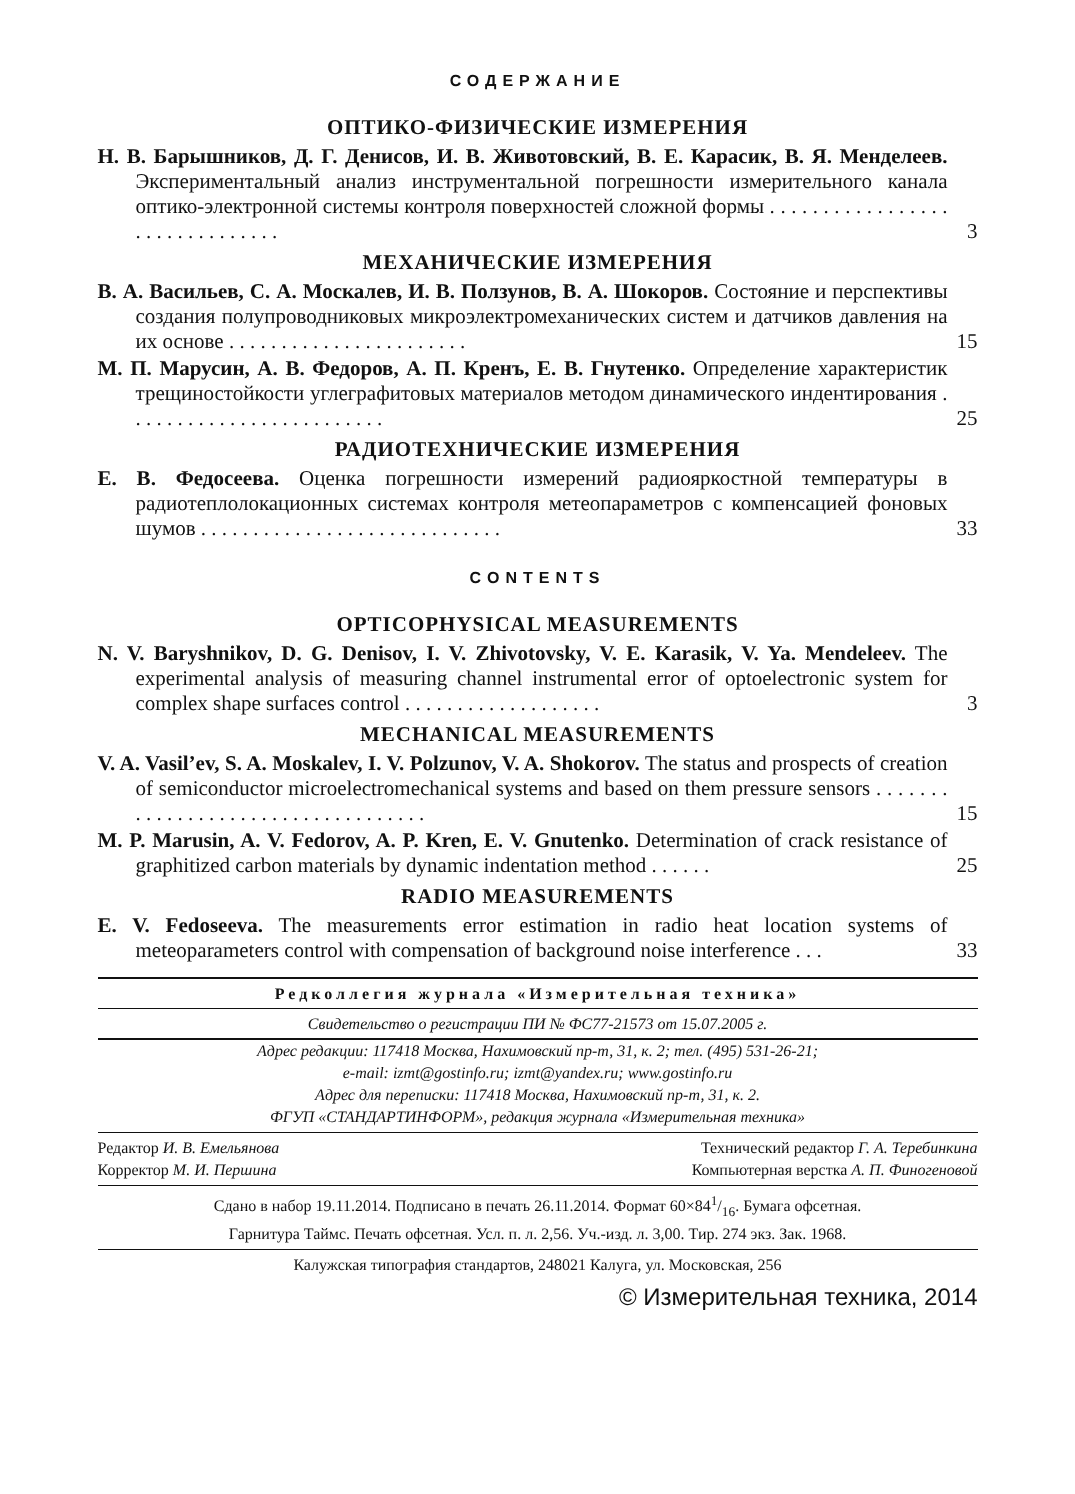СОДЕРЖАНИЕ
ОПТИКО-ФИЗИЧЕСКИЕ ИЗМЕРЕНИЯ
Н. В. Барышников, Д. Г. Денисов, И. В. Животовский, В. Е. Карасик, В. Я. Менделеев. Экспериментальный анализ инструментальной погрешности измерительного канала оптико-электронной системы контроля поверхностей сложной формы . . . . . . . . . . . . . . . . . . . . . . . . . . . . . . .
3
МЕХАНИЧЕСКИЕ ИЗМЕРЕНИЯ
В. А. Васильев, С. А. Москалев, И. В. Ползунов, В. А. Шокоров. Состояние и перспективы создания полупроводниковых микроэлектромеханических систем и датчиков давления на их основе . . . . . . . . . . . . . . . . . . . . . . .
15
М. П. Марусин, А. В. Федоров, А. П. Кренъ, Е. В. Гнутенко. Определение характеристик трещиностойкости углеграфитовых материалов методом динамического индентирования . . . . . . . . . . . . . . . . . . . . . . . . .
25
РАДИОТЕХНИЧЕСКИЕ ИЗМЕРЕНИЯ
Е. В. Федосеева. Оценка погрешности измерений радиояркостной температуры в радиотеплолокационных системах контроля метеопараметров с компенсацией фоновых шумов . . . . . . . . . . . . . . . . . . . . . . . . . . . . .
33
CONTENTS
OPTICOPHYSICAL MEASUREMENTS
N. V. Baryshnikov, D. G. Denisov, I. V. Zhivotovsky, V. E. Karasik, V. Ya. Mendeleev. The experimental analysis of measuring channel instrumental error of optoelectronic system for complex shape surfaces control . . . . . . . . . . . . . . . . . . .
3
MECHANICAL MEASUREMENTS
V. A. Vasil’ev, S. A. Moskalev, I. V. Polzunov, V. A. Shokorov. The status and prospects of creation of semiconductor microelectromechanical systems and based on them pressure sensors . . . . . . . . . . . . . . . . . . . . . . . . . . . . . . . . . . .
15
M. P. Marusin, A. V. Fedorov, A. P. Kren, E. V. Gnutenko. Determination of crack resistance of graphitized carbon materials by dynamic indentation method . . . . . .
25
RADIO MEASUREMENTS
E. V. Fedoseeva. The measurements error estimation in radio heat location systems of meteoparameters control with compensation of background noise interference . . .
33
Редколлегия журнала «Измерительная техника»
Свидетельство о регистрации ПИ № ФС77-21573 от 15.07.2005 г.
Адрес редакции: 117418 Москва, Нахимовский пр-т, 31, к. 2; тел. (495) 531-26-21;
e-mail: izmt@gostinfo.ru; izmt@yandex.ru; www.gostinfo.ru
Адрес для переписки: 117418 Москва, Нахимовский пр-т, 31, к. 2.
ФГУП «СТАНДАРТИНФОРМ», редакция журнала «Измерительная техника»
Редактор И. В. Емельянова Технический редактор Г. А. Теребинкина
Корректор М. И. Першина Компьютерная верстка А. П. Финогеновой
Сдано в набор 19.11.2014. Подписано в печать 26.11.2014. Формат 60×841/16. Бумага офсетная.
Гарнитура Таймс. Печать офсетная. Усл. п. л. 2,56. Уч.-изд. л. 3,00. Тир. 274 экз. Зак. 1968.
Калужская типография стандартов, 248021 Калуга, ул. Московская, 256
© Измерительная техника, 2014